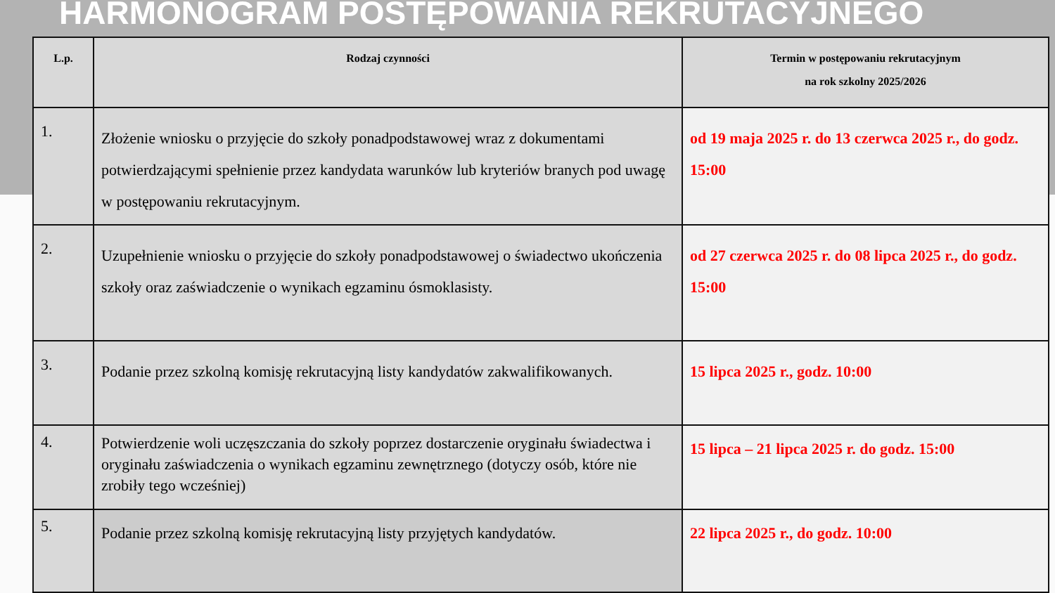HARMONOGRAM POSTĘPOWANIA REKRUTACYJNEGO
| L.p. | Rodzaj czynności | Termin w postępowaniu rekrutacyjnym na rok szkolny 2025/2026 |
| --- | --- | --- |
| 1. | Złożenie wniosku o przyjęcie do szkoły ponadpodstawowej wraz z dokumentami potwierdzającymi spełnienie przez kandydata warunków lub kryteriów branych pod uwagę w postępowaniu rekrutacyjnym. | od 19 maja 2025 r. do 13 czerwca 2025 r., do godz. 15:00 |
| 2. | Uzupełnienie wniosku o przyjęcie do szkoły ponadpodstawowej o świadectwo ukończenia szkoły oraz zaświadczenie o wynikach egzaminu ósmoklasisty. | od 27 czerwca 2025 r. do 08 lipca 2025 r., do godz. 15:00 |
| 3. | Podanie przez szkolną komisję rekrutacyjną listy kandydatów zakwalifikowanych. | 15 lipca 2025 r., godz. 10:00 |
| 4. | Potwierdzenie woli uczęszczania do szkoły poprzez dostarczenie oryginału świadectwa i oryginału zaświadczenia o wynikach egzaminu zewnętrznego (dotyczy osób, które nie zrobiły tego wcześniej) | 15 lipca – 21 lipca 2025 r. do godz. 15:00 |
| 5. | Podanie przez szkolną komisję rekrutacyjną listy przyjętych kandydatów. | 22 lipca 2025 r., do godz. 10:00 |